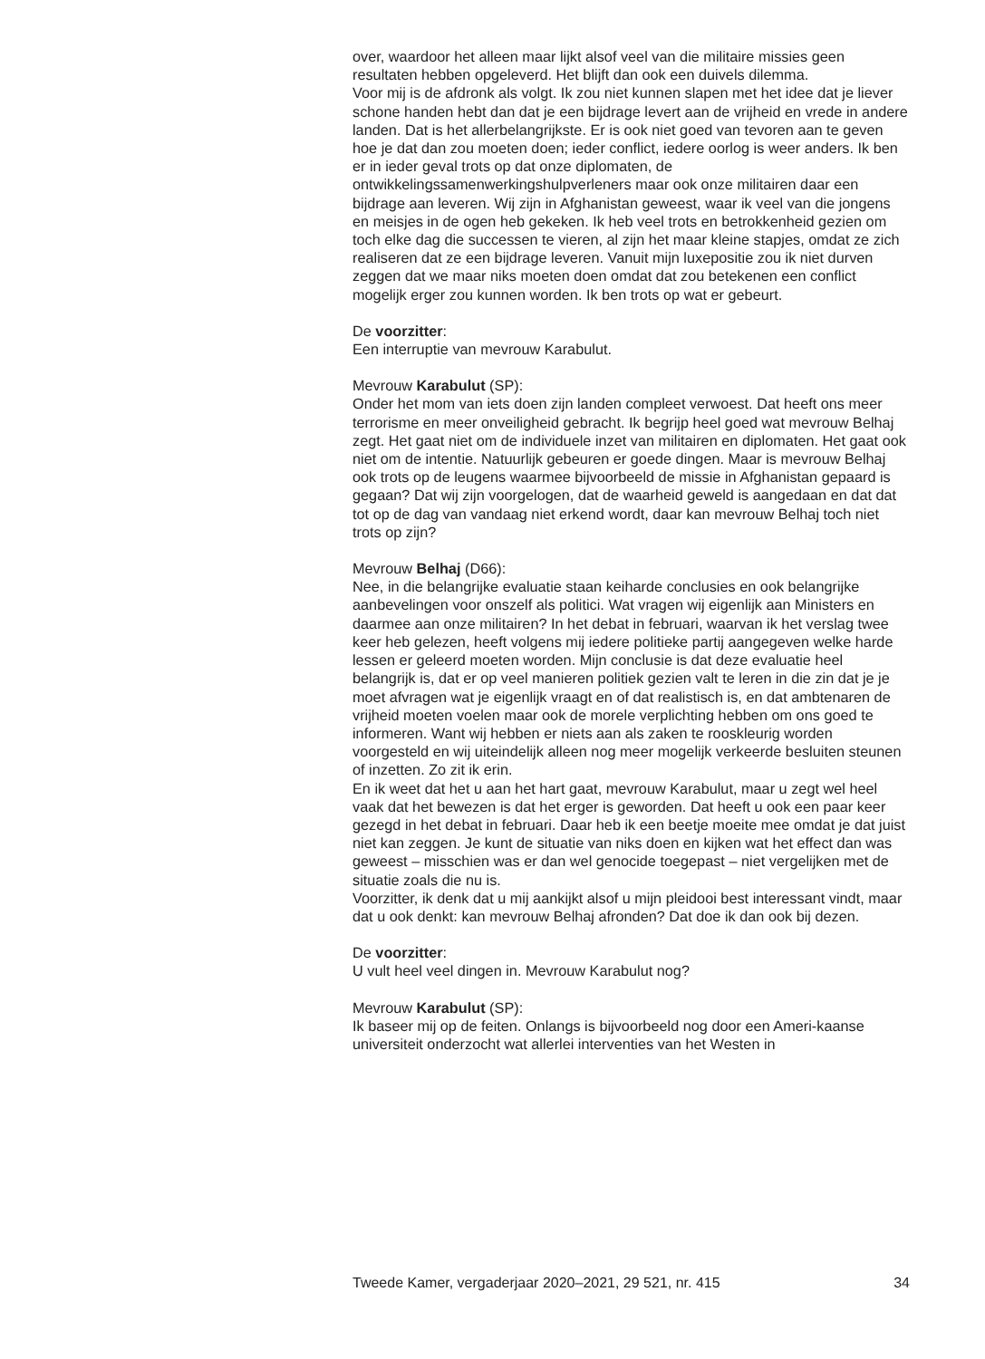over, waardoor het alleen maar lijkt alsof veel van die militaire missies geen resultaten hebben opgeleverd. Het blijft dan ook een duivels dilemma.
Voor mij is de afdronk als volgt. Ik zou niet kunnen slapen met het idee dat je liever schone handen hebt dan dat je een bijdrage levert aan de vrijheid en vrede in andere landen. Dat is het allerbelangrijkste. Er is ook niet goed van tevoren aan te geven hoe je dat dan zou moeten doen; ieder conflict, iedere oorlog is weer anders. Ik ben er in ieder geval trots op dat onze diplomaten, de ontwikkelingssamenwerkingshulpverleners maar ook onze militairen daar een bijdrage aan leveren. Wij zijn in Afghanistan geweest, waar ik veel van die jongens en meisjes in de ogen heb gekeken. Ik heb veel trots en betrokkenheid gezien om toch elke dag die successen te vieren, al zijn het maar kleine stapjes, omdat ze zich realiseren dat ze een bijdrage leveren. Vanuit mijn luxepositie zou ik niet durven zeggen dat we maar niks moeten doen omdat dat zou betekenen een conflict mogelijk erger zou kunnen worden. Ik ben trots op wat er gebeurt.
De voorzitter:
Een interruptie van mevrouw Karabulut.
Mevrouw Karabulut (SP):
Onder het mom van iets doen zijn landen compleet verwoest. Dat heeft ons meer terrorisme en meer onveiligheid gebracht. Ik begrijp heel goed wat mevrouw Belhaj zegt. Het gaat niet om de individuele inzet van militairen en diplomaten. Het gaat ook niet om de intentie. Natuurlijk gebeuren er goede dingen. Maar is mevrouw Belhaj ook trots op de leugens waarmee bijvoorbeeld de missie in Afghanistan gepaard is gegaan? Dat wij zijn voorgelogen, dat de waarheid geweld is aangedaan en dat dat tot op de dag van vandaag niet erkend wordt, daar kan mevrouw Belhaj toch niet trots op zijn?
Mevrouw Belhaj (D66):
Nee, in die belangrijke evaluatie staan keiharde conclusies en ook belangrijke aanbevelingen voor onszelf als politici. Wat vragen wij eigenlijk aan Ministers en daarmee aan onze militairen? In het debat in februari, waarvan ik het verslag twee keer heb gelezen, heeft volgens mij iedere politieke partij aangegeven welke harde lessen er geleerd moeten worden. Mijn conclusie is dat deze evaluatie heel belangrijk is, dat er op veel manieren politiek gezien valt te leren in die zin dat je je moet afvragen wat je eigenlijk vraagt en of dat realistisch is, en dat ambtenaren de vrijheid moeten voelen maar ook de morele verplichting hebben om ons goed te informeren. Want wij hebben er niets aan als zaken te rooskleurig worden voorgesteld en wij uiteindelijk alleen nog meer mogelijk verkeerde besluiten steunen of inzetten. Zo zit ik erin.
En ik weet dat het u aan het hart gaat, mevrouw Karabulut, maar u zegt wel heel vaak dat het bewezen is dat het erger is geworden. Dat heeft u ook een paar keer gezegd in het debat in februari. Daar heb ik een beetje moeite mee omdat je dat juist niet kan zeggen. Je kunt de situatie van niks doen en kijken wat het effect dan was geweest – misschien was er dan wel genocide toegepast – niet vergelijken met de situatie zoals die nu is.
Voorzitter, ik denk dat u mij aankijkt alsof u mijn pleidooi best interessant vindt, maar dat u ook denkt: kan mevrouw Belhaj afronden? Dat doe ik dan ook bij dezen.
De voorzitter:
U vult heel veel dingen in. Mevrouw Karabulut nog?
Mevrouw Karabulut (SP):
Ik baseer mij op de feiten. Onlangs is bijvoorbeeld nog door een Ameri-kaanse universiteit onderzocht wat allerlei interventies van het Westen in
Tweede Kamer, vergaderjaar 2020–2021, 29 521, nr. 415 34